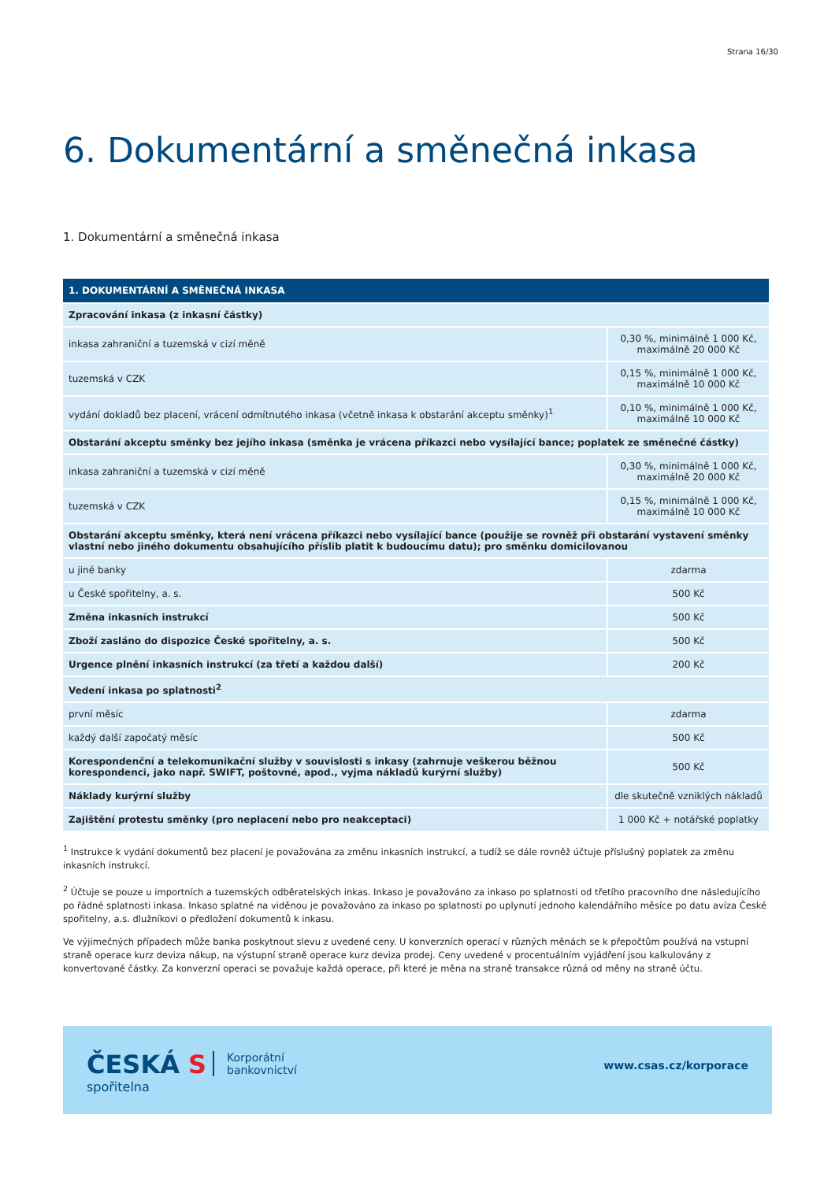Strana 16/30
6. Dokumentární a směnečná inkasa
1. Dokumentární a směnečná inkasa
| 1. DOKUMENTÁRNÍ A SMĚNEČNÁ INKASA | |
| --- | --- |
| Zpracování inkasa (z inkasní částky) | |
| inkasa zahraniční a tuzemská v cizí měně | 0,30 %, minimálně 1 000 Kč, maximálně 20 000 Kč |
| tuzemská v CZK | 0,15 %, minimálně 1 000 Kč, maximálně 10 000 Kč |
| vydání dokladů bez placení, vrácení odmítnutého inkasa (včetně inkasa k obstarání akceptu směnky)<sup>1</sup> | 0,10 %, minimálně 1 000 Kč, maximálně 10 000 Kč |
| Obstarání akceptu směnky bez jejího inkasa (směnka je vrácena příkazci nebo vysílající bance; poplatek ze směnečné částky) | |
| inkasa zahraniční a tuzemská v cizí měně | 0,30 %, minimálně 1 000 Kč, maximálně 20 000 Kč |
| tuzemská v CZK | 0,15 %, minimálně 1 000 Kč, maximálně 10 000 Kč |
| Obstarání akceptu směnky, která není vrácena příkazci nebo vysílající bance (použije se rovněž při obstarání vystavení směnky vlastní nebo jiného dokumentu obsahujícího příslib platit k budoucímu datu); pro směnku domicilovanou | |
| u jiné banky | zdarma |
| u České spořitelny, a. s. | 500 Kč |
| Změna inkasních instrukcí | 500 Kč |
| Zboží zasláno do dispozice České spořitelny, a. s. | 500 Kč |
| Urgence plnění inkasních instrukcí (za třetí a každou další) | 200 Kč |
| Vedení inkasa po splatnosti<sup>2</sup> | |
| první měsíc | zdarma |
| každý další započatý měsíc | 500 Kč |
| Korespondenční a telekomunikační služby v souvislosti s inkasy (zahrnuje veškerou běžnou korespondenci, jako např. SWIFT, poštovné, apod., vyjma nákladů kurýrní služby) | 500 Kč |
| Náklady kurýrní služby | dle skutečně vzniklých nákladů |
| Zajištění protestu směnky (pro neplacení nebo pro neakceptaci) | 1 000 Kč + notářské poplatky |
<sup>1</sup> Instrukce k vydání dokumentů bez placení je považována za změnu inkasních instrukcí, a tudíž se dále rovněž účtuje příslušný poplatek za změnu inkasních instrukcí.
<sup>2</sup> Účtuje se pouze u importních a tuzemských odběratelských inkas. Inkaso je považováno za inkaso po splatnosti od třetího pracovního dne následujícího po řádné splatnosti inkasa. Inkaso splatné na viděnou je považováno za inkaso po splatnosti po uplynutí jednoho kalendářního měsíce po datu avíza České spořitelny, a.s. dlužníkovi o předložení dokumentů k inkasu.
Ve výjimečných případech může banka poskytnout slevu z uvedené ceny. U konverzních operací v různých měnách se k přepočtům používá na vstupní straně operace kurz deviza nákup, na výstupní straně operace kurz deviza prodej. Ceny uvedené v procentuálním vyjádření jsou kalkulovány z konvertované částky. Za konverzní operaci se považuje každá operace, při které je měna na straně transakce různá od měny na straně účtu.
ČESKÁ S
spořitelna
Korporátní
bankovnictví
www.csas.cz/korporace